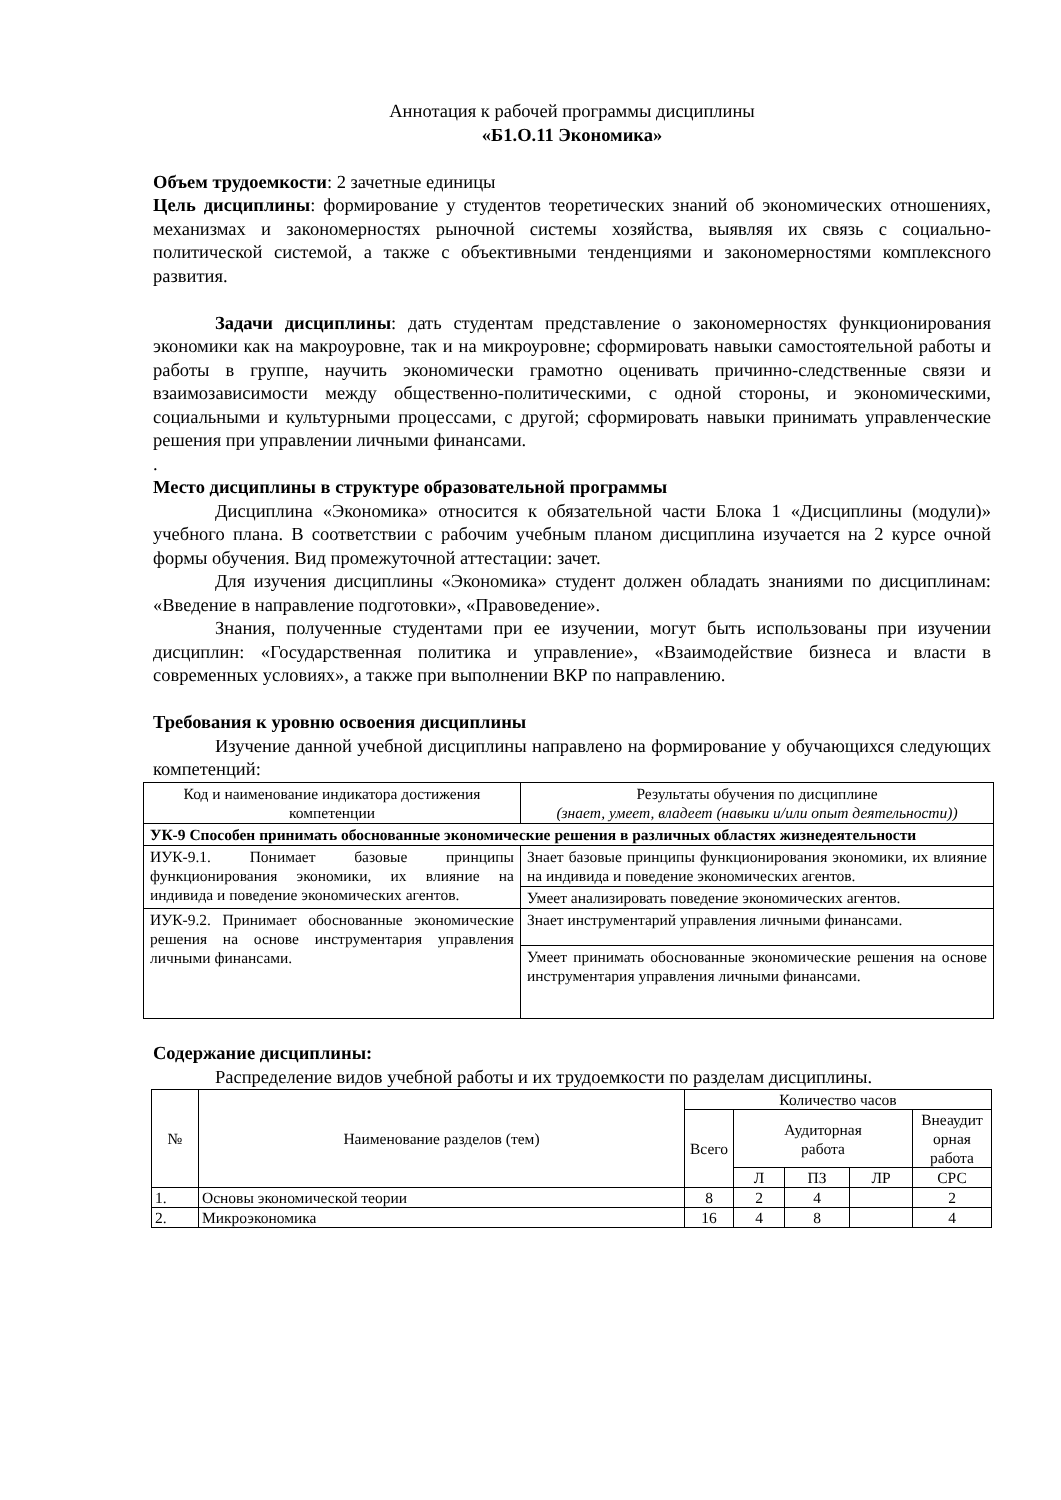Аннотация к рабочей программы дисциплины
«Б1.О.11 Экономика»
Объем трудоемкости: 2 зачетные единицы
Цель дисциплины: формирование у студентов теоретических знаний об экономических отношениях, механизмах и закономерностях рыночной системы хозяйства, выявляя их связь с социально-политической системой, а также с объективными тенденциями и закономерностями комплексного развития.
Задачи дисциплины: дать студентам представление о закономерностях функционирования экономики как на макроуровне, так и на микроуровне; сформировать навыки самостоятельной работы и работы в группе, научить экономически грамотно оценивать причинно-следственные связи и взаимозависимости между общественно-политическими, с одной стороны, и экономическими, социальными и культурными процессами, с другой; сформировать навыки принимать управленческие решения при управлении личными финансами.
.
Место дисциплины в структуре образовательной программы
Дисциплина «Экономика» относится к обязательной части Блока 1 «Дисциплины (модули)» учебного плана. В соответствии с рабочим учебным планом дисциплина изучается на 2 курсе очной формы обучения. Вид промежуточной аттестации: зачет.
Для изучения дисциплины «Экономика» студент должен обладать знаниями по дисциплинам: «Введение в направление подготовки», «Правоведение».
Знания, полученные студентами при ее изучении, могут быть использованы при изучении дисциплин: «Государственная политика и управление», «Взаимодействие бизнеса и власти в современных условиях», а также при выполнении ВКР по направлению.
Требования к уровню освоения дисциплины
Изучение данной учебной дисциплины направлено на формирование у обучающихся следующих компетенций:
| Код и наименование индикатора достижения компетенции | Результаты обучения по дисциплине (знает, умеет, владеет (навыки и/или опыт деятельности)) |
| --- | --- |
| УК-9 Способен принимать обоснованные экономические решения в различных областях жизнедеятельности | |
| ИУК-9.1. Понимает базовые принципы функционирования экономики, их влияние на индивида и поведение экономических агентов. | Знает базовые принципы функционирования экономики, их влияние на индивида и поведение экономических агентов. |
| | Умеет анализировать поведение экономических агентов. |
| ИУК-9.2. Принимает обоснованные экономические решения на основе инструментария управления личными финансами. | Знает инструментарий управления личными финансами. |
| | Умеет принимать обоснованные экономические решения на основе инструментария управления личными финансами. |
Содержание дисциплины:
Распределение видов учебной работы и их трудоемкости по разделам дисциплины.
| № | Наименование разделов (тем) | Количество часов | | | | |
| --- | --- | --- | --- | --- | --- | --- |
| | | Всего | Аудиторная работа | | | Внеаудит орная работа |
| | | | Л | ПЗ | ЛР | СРС |
| 1. | Основы экономической теории | 8 | 2 | 4 | | 2 |
| 2. | Микроэкономика | 16 | 4 | 8 | | 4 |